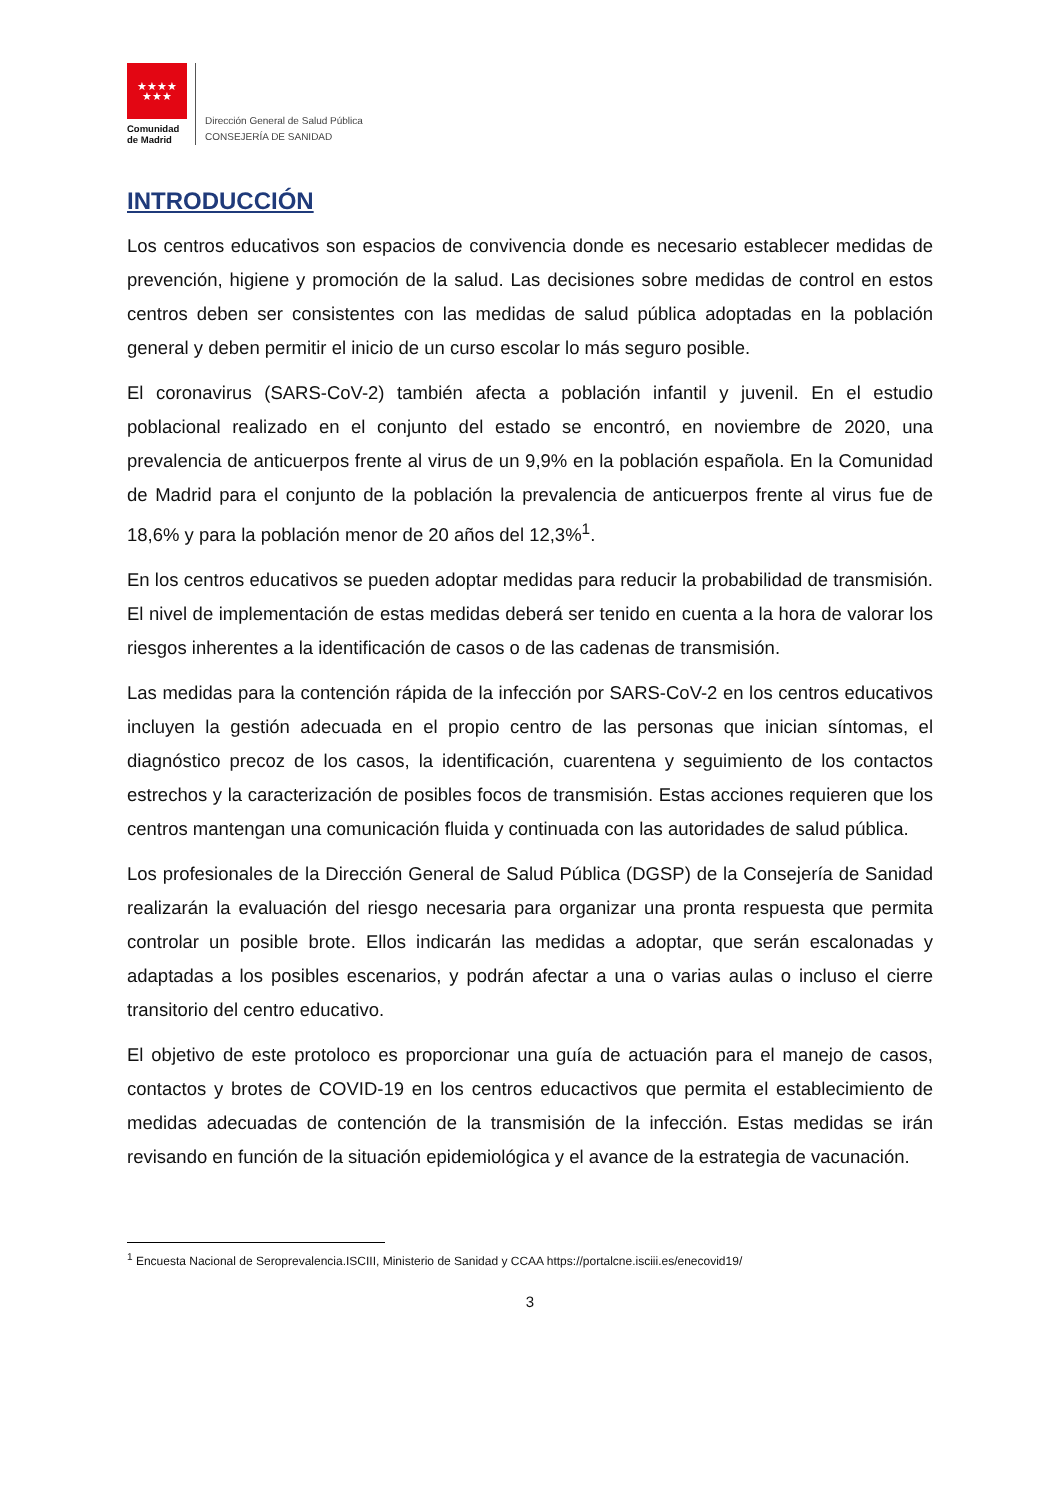★★★★
★★★
Comunidad de Madrid
Dirección General de Salud Pública
CONSEJERÍA DE SANIDAD
INTRODUCCIÓN
Los centros educativos son espacios de convivencia donde es necesario establecer medidas de prevención, higiene y promoción de la salud. Las decisiones sobre medidas de control en estos centros deben ser consistentes con las medidas de salud pública adoptadas en la población general y deben permitir el inicio de un curso escolar lo más seguro posible.
El coronavirus (SARS-CoV-2) también afecta a población infantil y juvenil. En el estudio poblacional realizado en el conjunto del estado se encontró, en noviembre de 2020, una prevalencia de anticuerpos frente al virus de un 9,9% en la población española. En la Comunidad de Madrid para el conjunto de la población la prevalencia de anticuerpos frente al virus fue de 18,6% y para la población menor de 20 años del 12,3%<sup>1</sup>.
En los centros educativos se pueden adoptar medidas para reducir la probabilidad de transmisión. El nivel de implementación de estas medidas deberá ser tenido en cuenta a la hora de valorar los riesgos inherentes a la identificación de casos o de las cadenas de transmisión.
Las medidas para la contención rápida de la infección por SARS-CoV-2 en los centros educativos incluyen la gestión adecuada en el propio centro de las personas que inician síntomas, el diagnóstico precoz de los casos, la identificación, cuarentena y seguimiento de los contactos estrechos y la caracterización de posibles focos de transmisión. Estas acciones requieren que los centros mantengan una comunicación fluida y continuada con las autoridades de salud pública.
Los profesionales de la Dirección General de Salud Pública (DGSP) de la Consejería de Sanidad realizarán la evaluación del riesgo necesaria para organizar una pronta respuesta que permita controlar un posible brote. Ellos indicarán las medidas a adoptar, que serán escalonadas y adaptadas a los posibles escenarios, y podrán afectar a una o varias aulas o incluso el cierre transitorio del centro educativo.
El objetivo de este protoloco es proporcionar una guía de actuación para el manejo de casos, contactos y brotes de COVID-19 en los centros educactivos que permita el establecimiento de medidas adecuadas de contención de la transmisión de la infección. Estas medidas se irán revisando en función de la situación epidemiológica y el avance de la estrategia de vacunación.
<sup>1</sup> Encuesta Nacional de Seroprevalencia.ISCIII, Ministerio de Sanidad y CCAA https://portalcne.isciii.es/enecovid19/
3